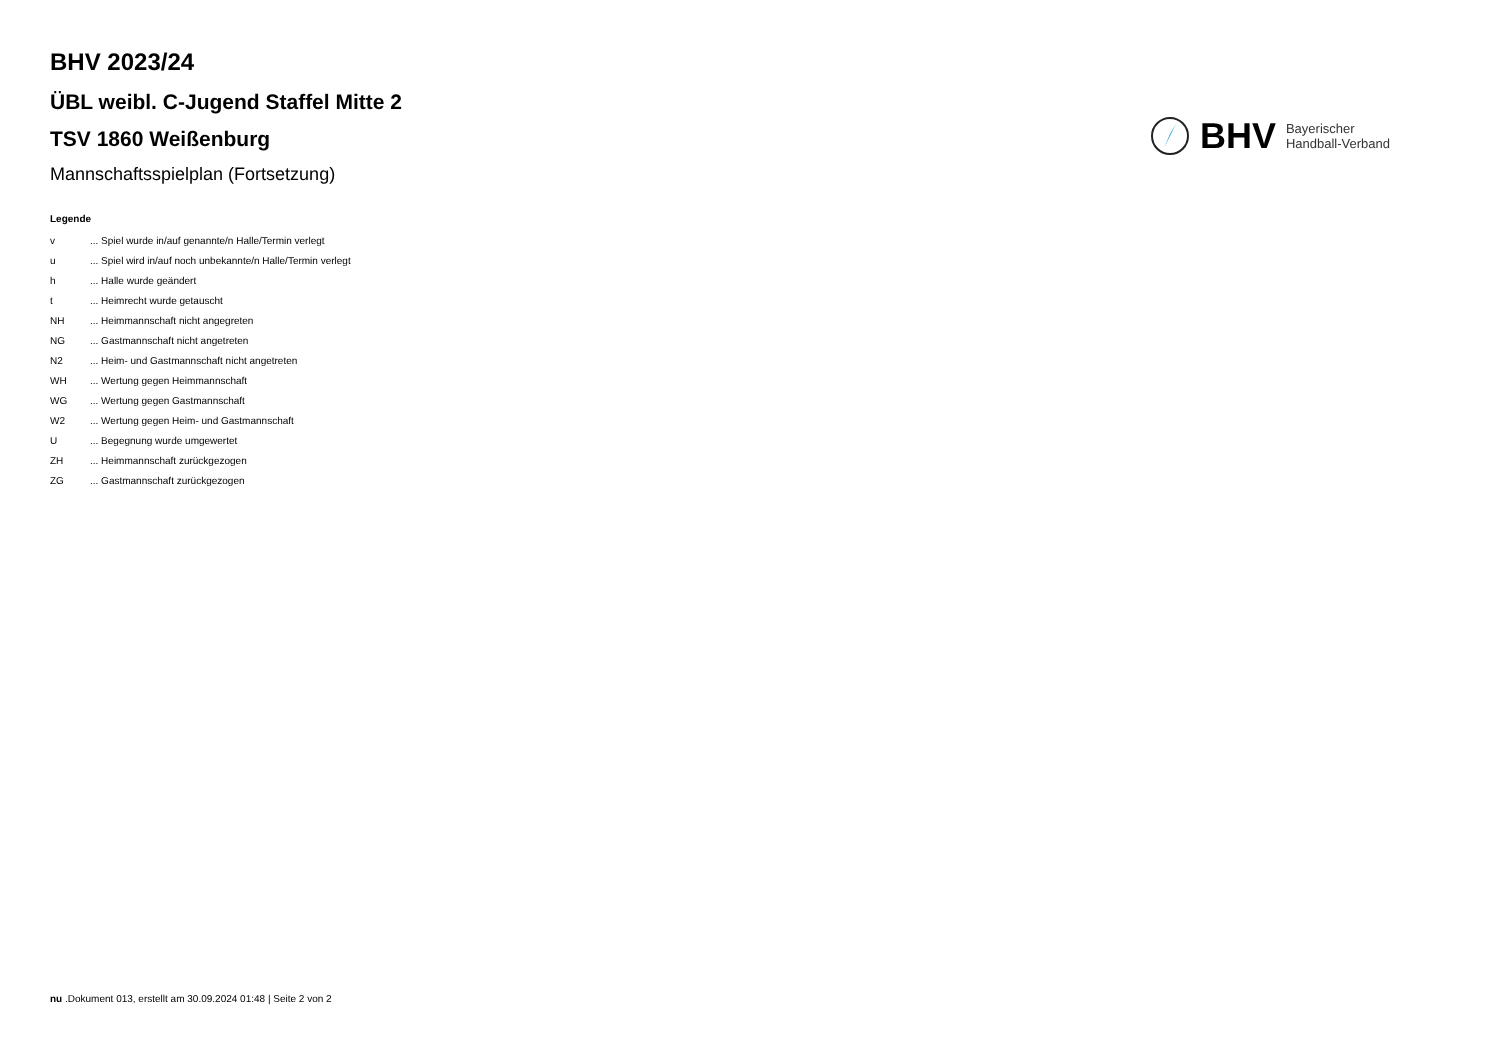BHV 2023/24
ÜBL weibl. C-Jugend Staffel Mitte 2
TSV 1860 Weißenburg
Mannschaftsspielplan (Fortsetzung)
BHV Bayerischer
Handball-Verband
Legende
| v | ... Spiel wurde in/auf genannte/n Halle/Termin verlegt |
| u | ... Spiel wird in/auf noch unbekannte/n Halle/Termin verlegt |
| h | ... Halle wurde geändert |
| t | ... Heimrecht wurde getauscht |
| NH | ... Heimmannschaft nicht angegreten |
| NG | ... Gastmannschaft nicht angetreten |
| N2 | ... Heim- und Gastmannschaft nicht angetreten |
| WH | ... Wertung gegen Heimmannschaft |
| WG | ... Wertung gegen Gastmannschaft |
| W2 | ... Wertung gegen Heim- und Gastmannschaft |
| U | ... Begegnung wurde umgewertet |
| ZH | ... Heimmannschaft zurückgezogen |
| ZG | ... Gastmannschaft zurückgezogen |
nu .Dokument 013, erstellt am 30.09.2024 01:48 | Seite 2 von 2